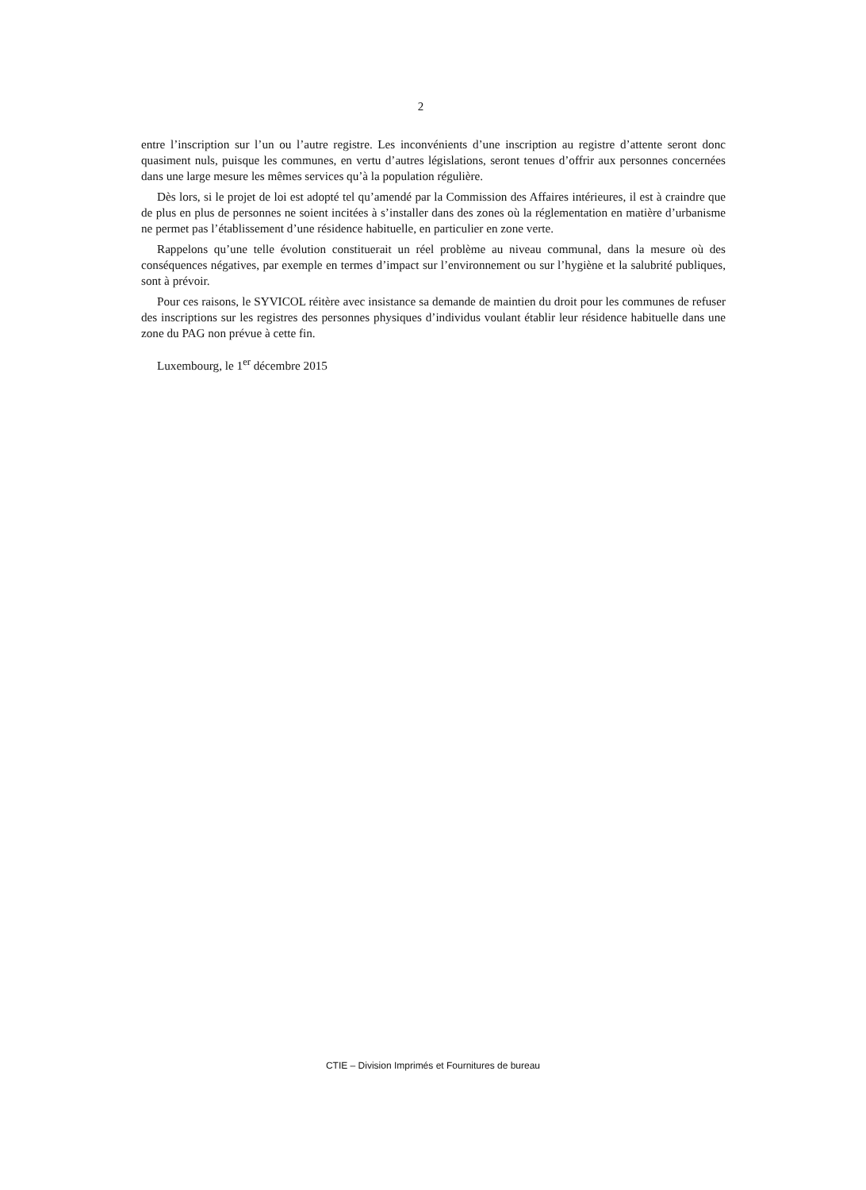2
entre l’inscription sur l’un ou l’autre registre. Les inconvénients d’une inscription au registre d’attente seront donc quasiment nuls, puisque les communes, en vertu d’autres législations, seront tenues d’offrir aux personnes concernées dans une large mesure les mêmes services qu’à la population régulière.
Dès lors, si le projet de loi est adopté tel qu’amendé par la Commission des Affaires intérieures, il est à craindre que de plus en plus de personnes ne soient incitées à s’installer dans des zones où la réglementation en matière d’urbanisme ne permet pas l’établissement d’une résidence habituelle, en particulier en zone verte.
Rappelons qu’une telle évolution constituerait un réel problème au niveau communal, dans la mesure où des conséquences négatives, par exemple en termes d’impact sur l’environnement ou sur l’hygiène et la salubrité publiques, sont à prévoir.
Pour ces raisons, le SYVICOL réitère avec insistance sa demande de maintien du droit pour les communes de refuser des inscriptions sur les registres des personnes physiques d’individus voulant établir leur résidence habituelle dans une zone du PAG non prévue à cette fin.
Luxembourg, le 1<sup>er</sup> décembre 2015
CTIE – Division Imprimés et Fournitures de bureau